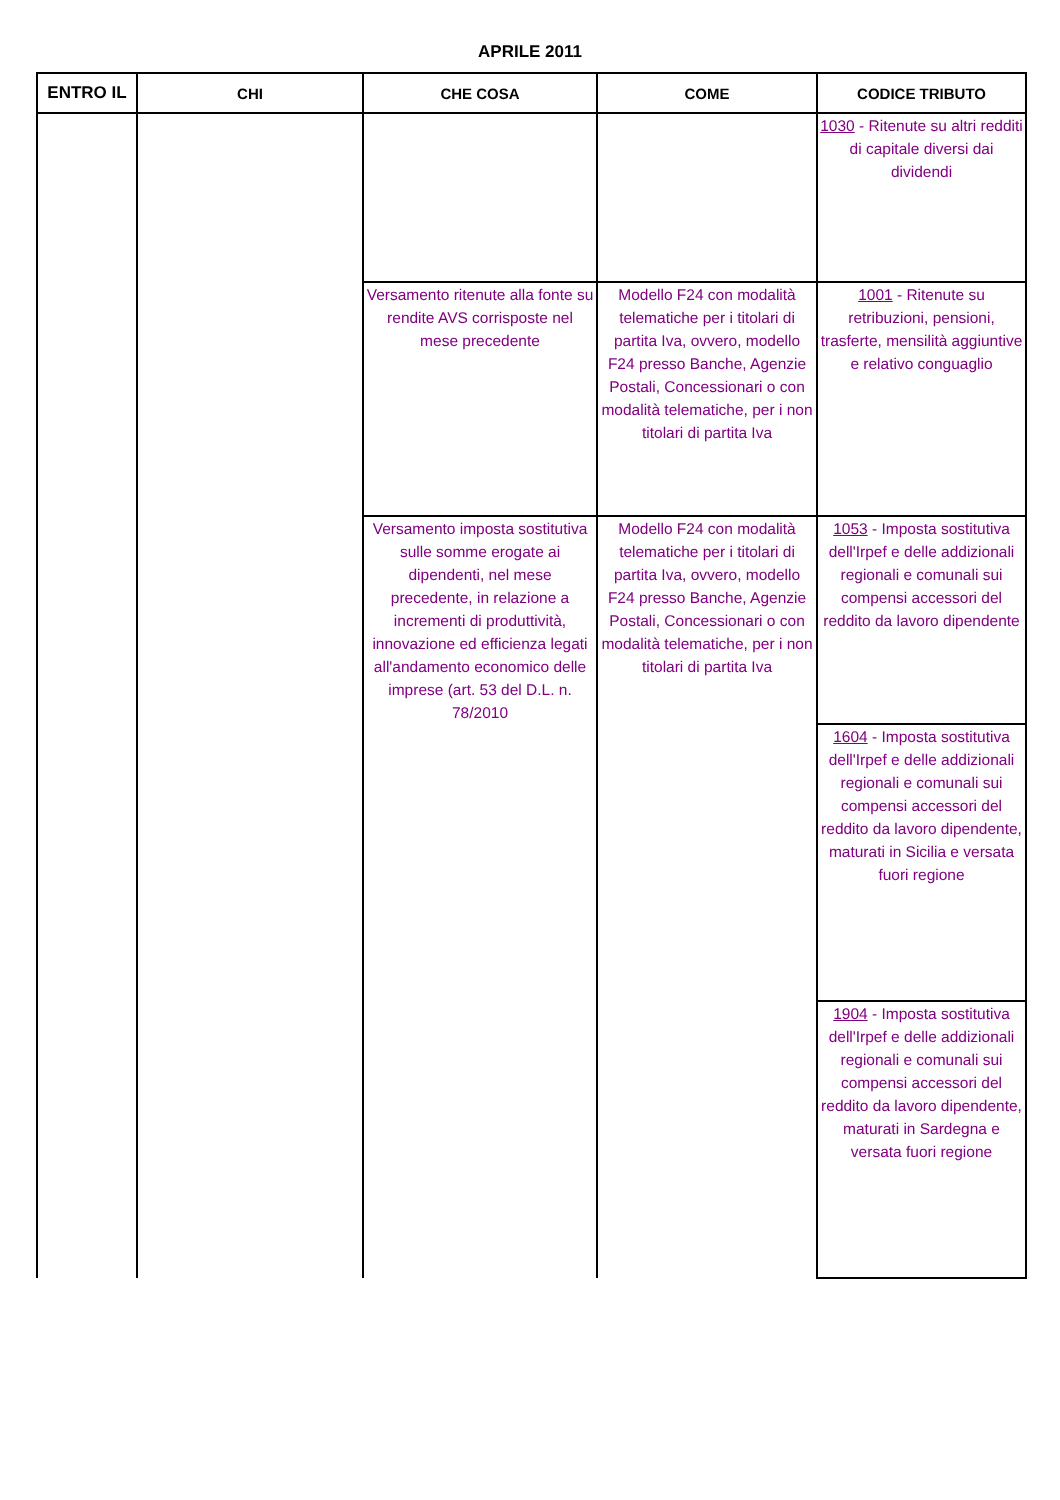APRILE 2011
| ENTRO IL | CHI | CHE COSA | COME | CODICE TRIBUTO |
| --- | --- | --- | --- | --- |
| | | | | 1030 - Ritenute su altri redditi di capitale diversi dai dividendi |
| | | Versamento ritenute alla fonte su rendite AVS corrisposte nel mese precedente | Modello F24 con modalità telematiche per i titolari di partita Iva, ovvero, modello F24 presso Banche, Agenzie Postali, Concessionari o con modalità telematiche, per i non titolari di partita Iva | 1001 - Ritenute su retribuzioni, pensioni, trasferte, mensilità aggiuntive e relativo conguaglio |
| | | Versamento imposta sostitutiva sulle somme erogate ai dipendenti, nel mese precedente, in relazione a incrementi di produttività, innovazione ed efficienza legati all'andamento economico delle imprese (art. 53 del D.L. n. 78/2010 | Modello F24 con modalità telematiche per i titolari di partita Iva, ovvero, modello F24 presso Banche, Agenzie Postali, Concessionari o con modalità telematiche, per i non titolari di partita Iva | 1053 - Imposta sostitutiva dell'Irpef e delle addizionali regionali e comunali sui compensi accessori del reddito da lavoro dipendente |
| | | | | 1604 - Imposta sostitutiva dell'Irpef e delle addizionali regionali e comunali sui compensi accessori del reddito da lavoro dipendente, maturati in Sicilia e versata fuori regione |
| | | | | 1904 - Imposta sostitutiva dell'Irpef e delle addizionali regionali e comunali sui compensi accessori del reddito da lavoro dipendente, maturati in Sardegna e versata fuori regione |